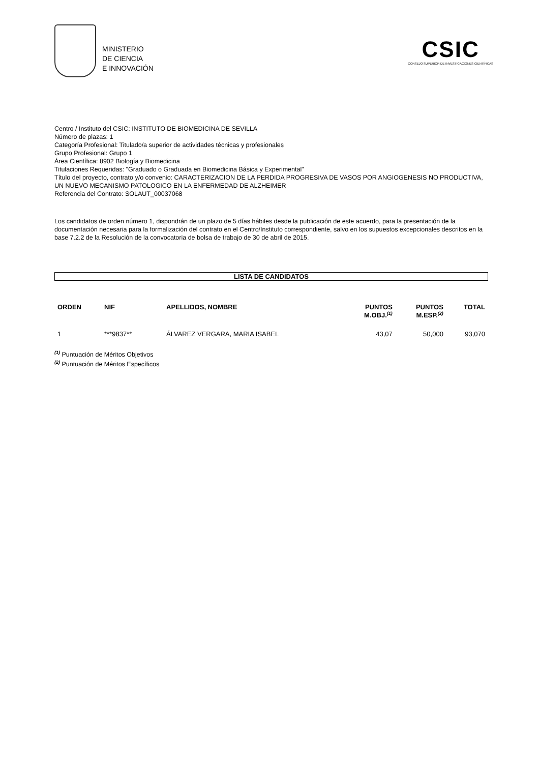MINISTERIO
DE CIENCIA
E INNOVACIÓN
CSIC
CONSEJO SUPERIOR DE INVESTIGACIONES CIENTÍFICAS
Centro / Instituto del CSIC: INSTITUTO DE BIOMEDICINA DE SEVILLA
Número de plazas: 1
Categoría Profesional: Titulado/a superior de actividades técnicas y profesionales
Grupo Profesional: Grupo 1
Área Científica: 8902 Biología y Biomedicina
Titulaciones Requeridas: "Graduado o Graduada en Biomedicina Básica y Experimental"
Título del proyecto, contrato y/o convenio: CARACTERIZACION DE LA PERDIDA PROGRESIVA DE VASOS POR ANGIOGENESIS NO PRODUCTIVA, UN NUEVO MECANISMO PATOLOGICO EN LA ENFERMEDAD DE ALZHEIMER
Referencia del Contrato: SOLAUT_00037068
Los candidatos de orden número 1, dispondrán de un plazo de 5 días hábiles desde la publicación de este acuerdo, para la presentación de la documentación necesaria para la formalización del contrato en el Centro/Instituto correspondiente, salvo en los supuestos excepcionales descritos en la base 7.2.2 de la Resolución de la convocatoria de bolsa de trabajo de 30 de abril de 2015.
LISTA DE CANDIDATOS
| ORDEN | NIF | APELLIDOS, NOMBRE | PUNTOS M.OBJ.<sup>(1)</sup> | PUNTOS M.ESP.<sup>(2)</sup> | TOTAL |
| --- | --- | --- | --- | --- | --- |
| 1 | ***9837** | ÁLVAREZ VERGARA, MARIA ISABEL | 43,07 | 50,000 | 93,070 |
<sup>(1)</sup> Puntuación de Méritos Objetivos
<sup>(2)</sup> Puntuación de Méritos Específicos